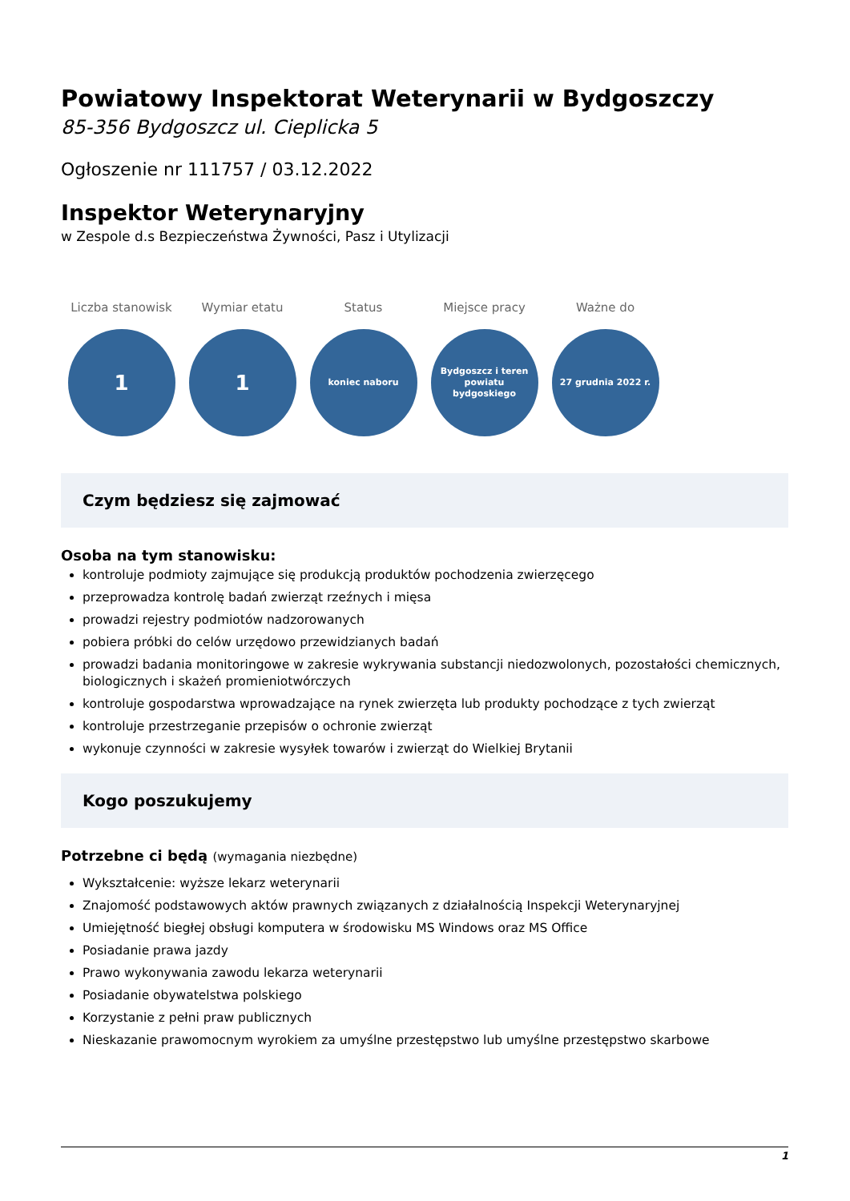Powiatowy Inspektorat Weterynarii w Bydgoszczy
85-356 Bydgoszcz ul. Cieplicka 5
Ogłoszenie nr 111757 / 03.12.2022
Inspektor Weterynaryjny
w Zespole d.s Bezpieczeństwa Żywności, Pasz i Utylizacji
Liczba stanowisk
1
Wymiar etatu
1
Status
koniec naboru
Miejsce pracy
Bydgoszcz i teren powiatu bydgoskiego
Ważne do
27 grudnia 2022 r.
Czym będziesz się zajmować
Osoba na tym stanowisku:
kontroluje podmioty zajmujące się produkcją produktów pochodzenia zwierzęcego
przeprowadza kontrolę badań zwierząt rzeźnych i mięsa
prowadzi rejestry podmiotów nadzorowanych
pobiera próbki do celów urzędowo przewidzianych badań
prowadzi badania monitoringowe w zakresie wykrywania substancji niedozwolonych, pozostałości chemicznych, biologicznych i skażeń promieniotwórczych
kontroluje gospodarstwa wprowadzające na rynek zwierzęta lub produkty pochodzące z tych zwierząt
kontroluje przestrzeganie przepisów o ochronie zwierząt
wykonuje czynności w zakresie wysyłek towarów i zwierząt do Wielkiej Brytanii
Kogo poszukujemy
Potrzebne ci będą (wymagania niezbędne)
Wykształcenie: wyższe lekarz weterynarii
Znajomość podstawowych aktów prawnych związanych z działalnością Inspekcji Weterynaryjnej
Umiejętność biegłej obsługi komputera w środowisku MS Windows oraz MS Office
Posiadanie prawa jazdy
Prawo wykonywania zawodu lekarza weterynarii
Posiadanie obywatelstwa polskiego
Korzystanie z pełni praw publicznych
Nieskazanie prawomocnym wyrokiem za umyślne przestępstwo lub umyślne przestępstwo skarbowe
1